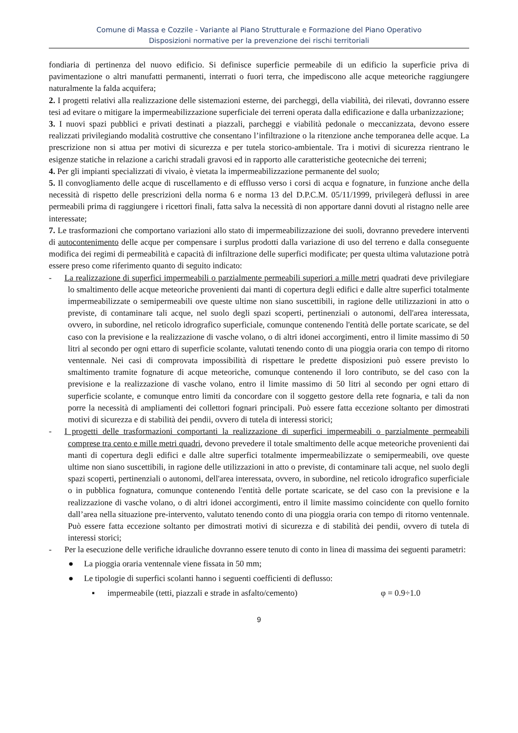Comune di Massa e Cozzile - Variante al Piano Strutturale e Formazione del Piano Operativo
Disposizioni normative per la prevenzione dei rischi territoriali
fondiaria di pertinenza del nuovo edificio. Si definisce superficie permeabile di un edificio la superficie priva di pavimentazione o altri manufatti permanenti, interrati o fuori terra, che impediscono alle acque meteoriche raggiungere naturalmente la falda acquifera;
2. I progetti relativi alla realizzazione delle sistemazioni esterne, dei parcheggi, della viabilità, dei rilevati, dovranno essere tesi ad evitare o mitigare la impermeabilizzazione superficiale dei terreni operata dalla edificazione e dalla urbanizzazione;
3. I nuovi spazi pubblici e privati destinati a piazzali, parcheggi e viabilità pedonale o meccanizzata, devono essere realizzati privilegiando modalità costruttive che consentano l’infiltrazione o la ritenzione anche temporanea delle acque. La prescrizione non si attua per motivi di sicurezza e per tutela storico-ambientale. Tra i motivi di sicurezza rientrano le esigenze statiche in relazione a carichi stradali gravosi ed in rapporto alle caratteristiche geotecniche dei terreni;
4. Per gli impianti specializzati di vivaio, è vietata la impermeabilizzazione permanente del suolo;
5. Il convogliamento delle acque di ruscellamento e di efflusso verso i corsi di acqua e fognature, in funzione anche della necessità di rispetto delle prescrizioni della norma 6 e norma 13 del D.P.C.M. 05/11/1999, privilegerà deflussi in aree permeabili prima di raggiungere i ricettori finali, fatta salva la necessità di non apportare danni dovuti al ristagno nelle aree interessate;
7. Le trasformazioni che comportano variazioni allo stato di impermeabilizzazione dei suoli, dovranno prevedere interventi di autocontenimento delle acque per compensare i surplus prodotti dalla variazione di uso del terreno e dalla conseguente modifica dei regimi di permeabilità e capacità di infiltrazione delle superfici modificate; per questa ultima valutazione potrà essere preso come riferimento quanto di seguito indicato:
- La realizzazione di superfici impermeabili o parzialmente permeabili superiori a mille metri quadrati deve privilegiare lo smaltimento delle acque meteoriche provenienti dai manti di copertura degli edifici e dalle altre superfici totalmente impermeabilizzate o semipermeabili ove queste ultime non siano suscettibili, in ragione delle utilizzazioni in atto o previste, di contaminare tali acque, nel suolo degli spazi scoperti, pertinenziali o autonomi, dell'area interessata, ovvero, in subordine, nel reticolo idrografico superficiale, comunque contenendo l'entità delle portate scaricate, se del caso con la previsione e la realizzazione di vasche volano, o di altri idonei accorgimenti, entro il limite massimo di 50 litri al secondo per ogni ettaro di superficie scolante, valutati tenendo conto di una pioggia oraria con tempo di ritorno ventennale. Nei casi di comprovata impossibilità di rispettare le predette disposizioni può essere previsto lo smaltimento tramite fognature di acque meteoriche, comunque contenendo il loro contributo, se del caso con la previsione e la realizzazione di vasche volano, entro il limite massimo di 50 litri al secondo per ogni ettaro di superficie scolante, e comunque entro limiti da concordare con il soggetto gestore della rete fognaria, e tali da non porre la necessità di ampliamenti dei collettori fognari principali. Può essere fatta eccezione soltanto per dimostrati motivi di sicurezza e di stabilità dei pendii, ovvero di tutela di interessi storici;
- I progetti delle trasformazioni comportanti la realizzazione di superfici impermeabili o parzialmente permeabili comprese tra cento e mille metri quadri, devono prevedere il totale smaltimento delle acque meteoriche provenienti dai manti di copertura degli edifici e dalle altre superfici totalmente impermeabilizzate o semipermeabili, ove queste ultime non siano suscettibili, in ragione delle utilizzazioni in atto o previste, di contaminare tali acque, nel suolo degli spazi scoperti, pertinenziali o autonomi, dell'area interessata, ovvero, in subordine, nel reticolo idrografico superficiale o in pubblica fognatura, comunque contenendo l'entità delle portate scaricate, se del caso con la previsione e la realizzazione di vasche volano, o di altri idonei accorgimenti, entro il limite massimo coincidente con quello fornito dall’area nella situazione pre-intervento, valutato tenendo conto di una pioggia oraria con tempo di ritorno ventennale. Può essere fatta eccezione soltanto per dimostrati motivi di sicurezza e di stabilità dei pendii, ovvero di tutela di interessi storici;
- Per la esecuzione delle verifiche idrauliche dovranno essere tenuto di conto in linea di massima dei seguenti parametri:
● La pioggia oraria ventennale viene fissata in 50 mm;
● Le tipologie di superfici scolanti hanno i seguenti coefficienti di deflusso:
▪ impermeabile (tetti, piazzali e strade in asfalto/cemento) φ = 0.9÷1.0
9